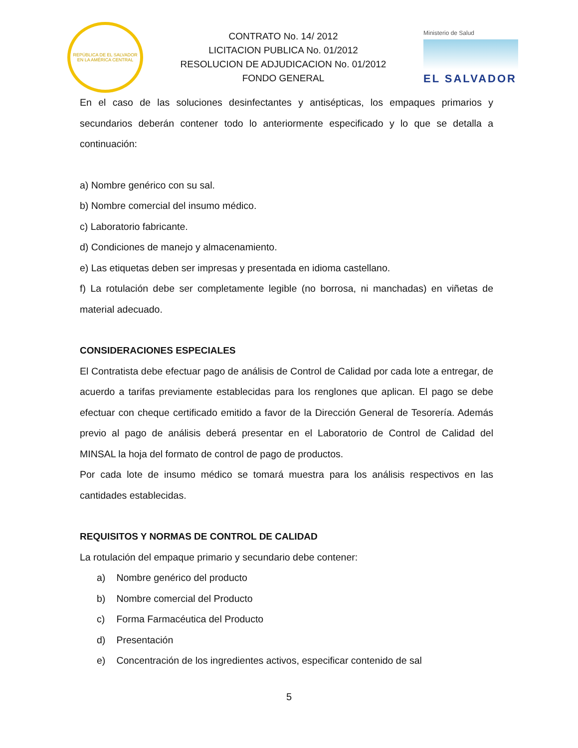REPÚBLICA DE EL SALVADOR EN LA AMÉRICA CENTRAL
CONTRATO No. 14/ 2012
LICITACION PUBLICA No. 01/2012
RESOLUCION DE ADJUDICACION No. 01/2012
FONDO GENERAL
Ministerio de Salud
EL SALVADOR
En el caso de las soluciones desinfectantes y antisépticas, los empaques primarios y secundarios deberán contener todo lo anteriormente especificado y lo que se detalla a continuación:
a) Nombre genérico con su sal.
b) Nombre comercial del insumo médico.
c) Laboratorio fabricante.
d) Condiciones de manejo y almacenamiento.
e) Las etiquetas deben ser impresas y presentada en idioma castellano.
f) La rotulación debe ser completamente legible (no borrosa, ni manchadas) en viñetas de material adecuado.
CONSIDERACIONES ESPECIALES
El Contratista debe efectuar pago de análisis de Control de Calidad por cada lote a entregar, de acuerdo a tarifas previamente establecidas para los renglones que aplican. El pago se debe efectuar con cheque certificado emitido a favor de la Dirección General de Tesorería. Además previo al pago de análisis deberá presentar en el Laboratorio de Control de Calidad del MINSAL la hoja del formato de control de pago de productos.
Por cada lote de insumo médico se tomará muestra para los análisis respectivos en las cantidades establecidas.
REQUISITOS Y NORMAS DE CONTROL DE CALIDAD
La rotulación del empaque primario y secundario debe contener:
a) Nombre genérico del producto
b) Nombre comercial del Producto
c) Forma Farmacéutica del Producto
d) Presentación
e) Concentración de los ingredientes activos, especificar contenido de sal
5